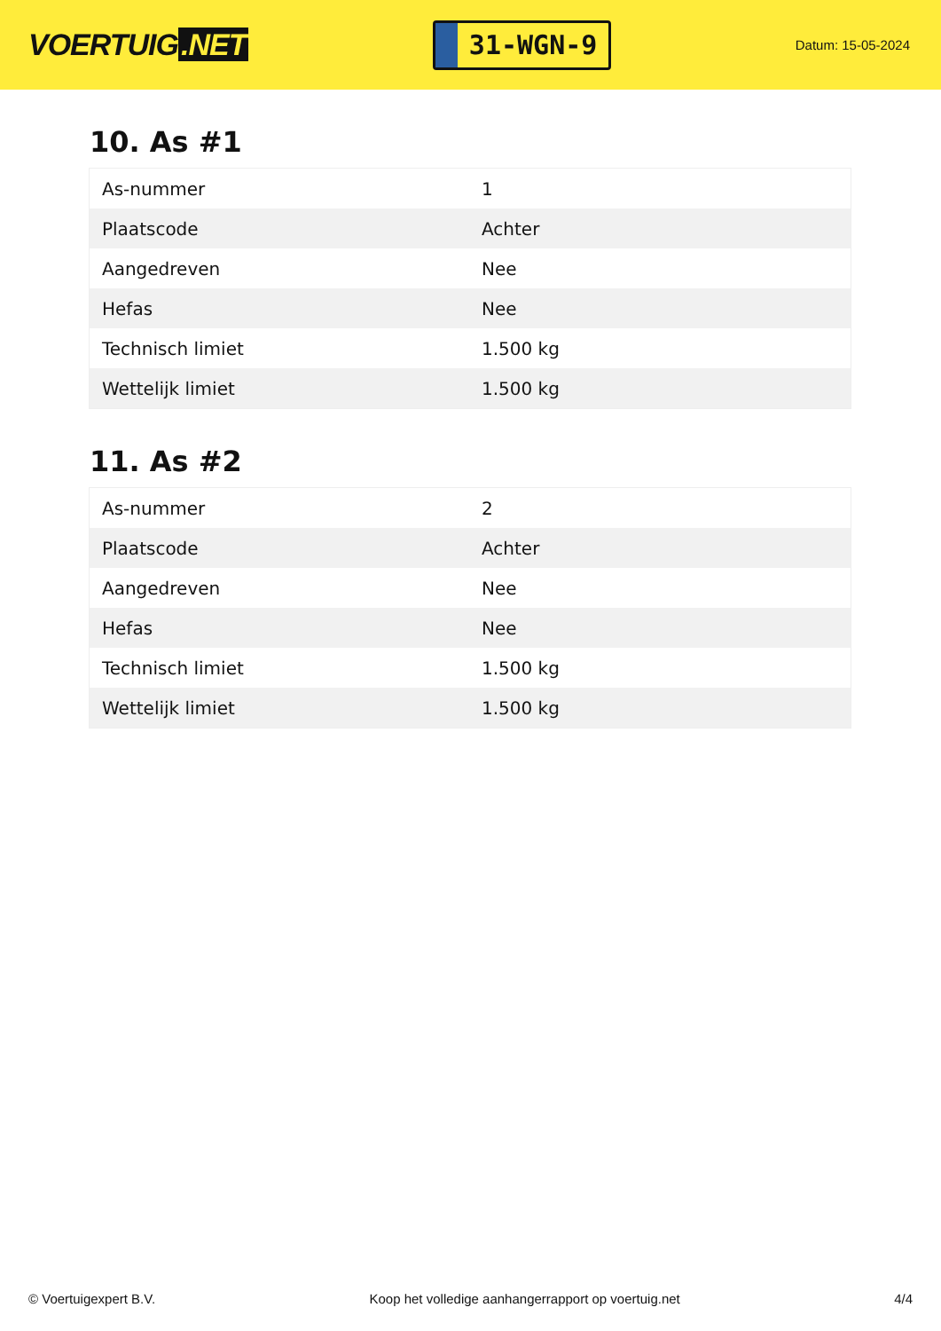VOERTUIG.NET
31-WGN-9
Datum: 15-05-2024
10. As #1
| As-nummer | 1 |
| Plaatscode | Achter |
| Aangedreven | Nee |
| Hefas | Nee |
| Technisch limiet | 1.500 kg |
| Wettelijk limiet | 1.500 kg |
11. As #2
| As-nummer | 2 |
| Plaatscode | Achter |
| Aangedreven | Nee |
| Hefas | Nee |
| Technisch limiet | 1.500 kg |
| Wettelijk limiet | 1.500 kg |
© Voertuigexpert B.V. Koop het volledige aanhangerrapport op voertuig.net 4/4